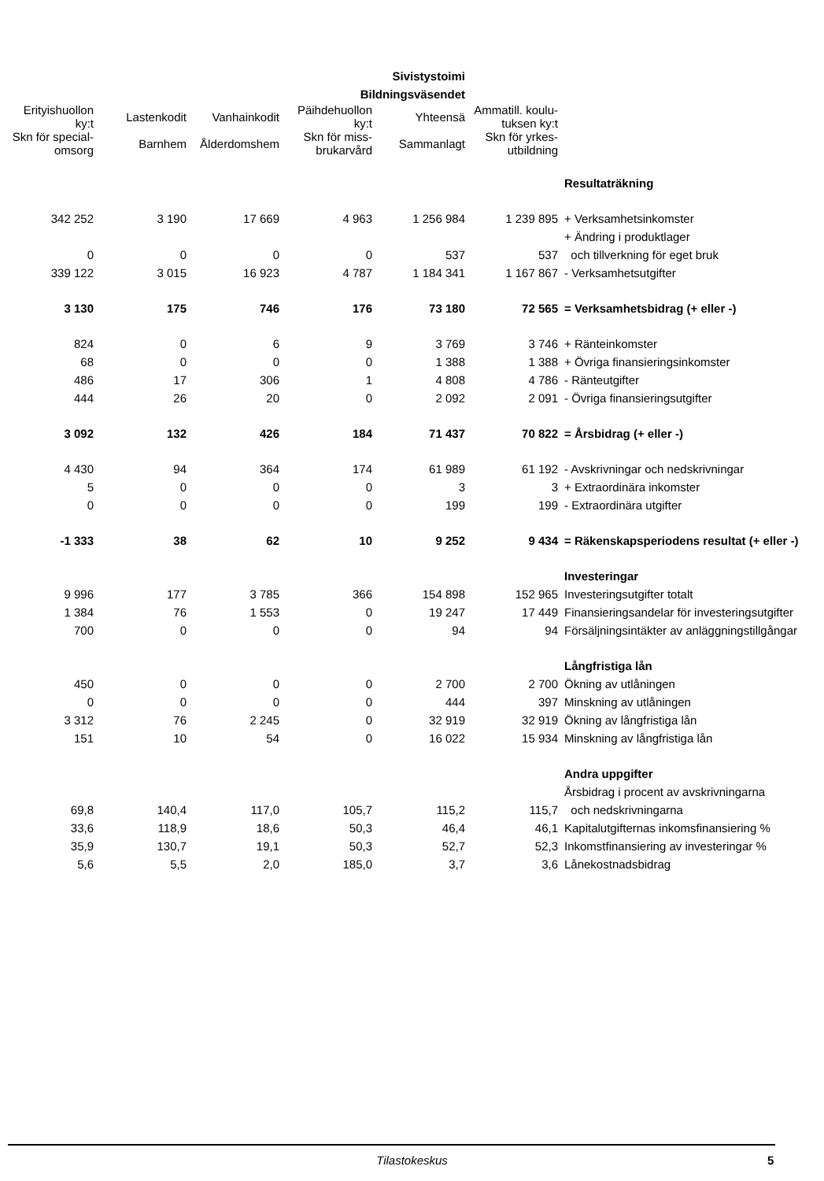| Sivistystoimi | | | | | | |
| --- | --- | --- | --- | --- | --- | --- |
| Bildningsväsendet | | | | | | |
| Erityishuollon ky:t | Lastenkodit | Vanhainkodit | Päihdehuollon ky:t | Yhteensä | Ammatill. koulu- tuksen ky:t | |
| Skn för special- omsorg | Barnhem | Ålderdomshem | Skn för miss- brukarvård | Sammanlagt | Skn för yrkes- utbildning | |
| | | | | | | Resultaträkning |
| 342 252 | 3 190 | 17 669 | 4 963 | 1 256 984 | 1 239 895 | + Verksamhetsinkomster |
| | | | | | | + Ändring i produktlager |
| 0 | 0 | 0 | 0 | 537 | 537 | och tillverkning för eget bruk |
| 339 122 | 3 015 | 16 923 | 4 787 | 1 184 341 | 1 167 867 | - Verksamhetsutgifter |
| 3 130 | 175 | 746 | 176 | 73 180 | 72 565 | = Verksamhetsbidrag (+ eller -) |
| 824 | 0 | 6 | 9 | 3 769 | 3 746 | + Ränteinkomster |
| 68 | 0 | 0 | 0 | 1 388 | 1 388 | + Övriga finansieringsinkomster |
| 486 | 17 | 306 | 1 | 4 808 | 4 786 | - Ränteutgifter |
| 444 | 26 | 20 | 0 | 2 092 | 2 091 | - Övriga finansieringsutgifter |
| 3 092 | 132 | 426 | 184 | 71 437 | 70 822 | = Årsbidrag (+ eller -) |
| 4 430 | 94 | 364 | 174 | 61 989 | 61 192 | - Avskrivningar och nedskrivningar |
| 5 | 0 | 0 | 0 | 3 | 3 | + Extraordinära inkomster |
| 0 | 0 | 0 | 0 | 199 | 199 | - Extraordinära utgifter |
| -1 333 | 38 | 62 | 10 | 9 252 | 9 434 | = Räkenskapsperiodens resultat (+ eller -) |
| | | | | | | Investeringar |
| 9 996 | 177 | 3 785 | 366 | 154 898 | 152 965 | Investeringsutgifter totalt |
| 1 384 | 76 | 1 553 | 0 | 19 247 | 17 449 | Finansieringsandelar för investeringsutgifter |
| 700 | 0 | 0 | 0 | 94 | 94 | Försäljningsintäkter av anläggningstillgångar |
| | | | | | | Långfristiga lån |
| 450 | 0 | 0 | 0 | 2 700 | 2 700 | Ökning av utlåningen |
| 0 | 0 | 0 | 0 | 444 | 397 | Minskning av utlåningen |
| 3 312 | 76 | 2 245 | 0 | 32 919 | 32 919 | Ökning av långfristiga lån |
| 151 | 10 | 54 | 0 | 16 022 | 15 934 | Minskning av långfristiga lån |
| | | | | | | Andra uppgifter |
| | | | | | | Årsbidrag i procent av avskrivningarna |
| 69,8 | 140,4 | 117,0 | 105,7 | 115,2 | 115,7 | och nedskrivningarna |
| 33,6 | 118,9 | 18,6 | 50,3 | 46,4 | 46,1 | Kapitalutgifternas inkomsfinansiering % |
| 35,9 | 130,7 | 19,1 | 50,3 | 52,7 | 52,3 | Inkomstfinansiering av investeringar % |
| 5,6 | 5,5 | 2,0 | 185,0 | 3,7 | 3,6 | Lånekostnadsbidrag |
Tilastokeskus 5